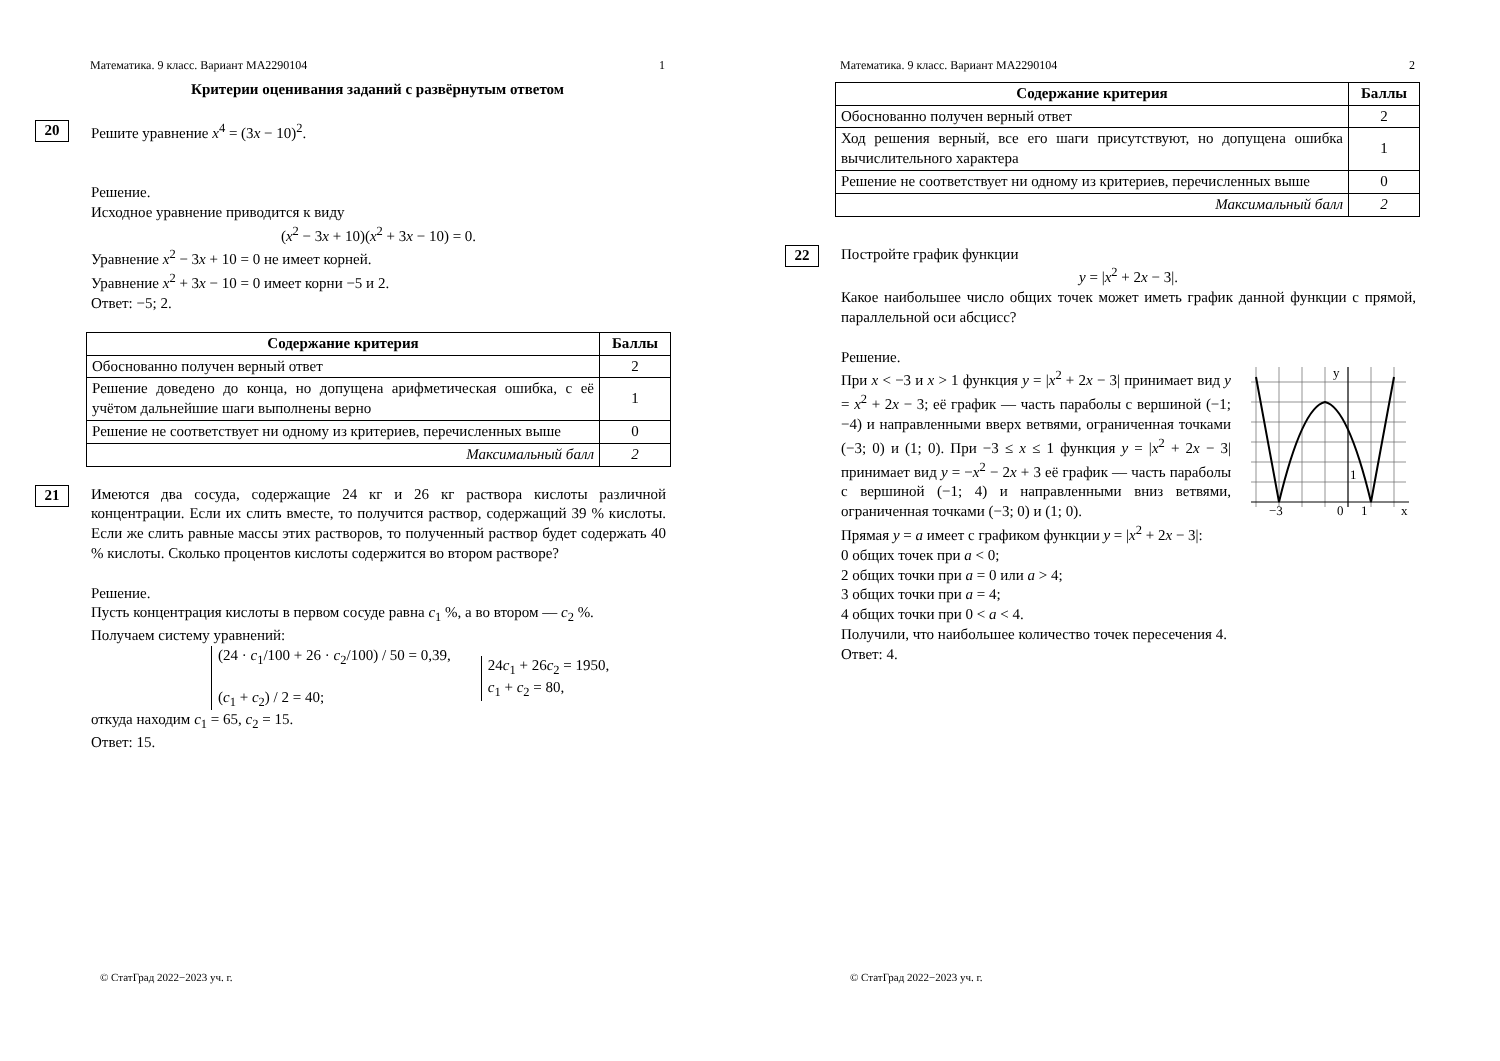Математика. 9 класс. Вариант МА2290104 1
Критерии оценивания заданий с развёрнутым ответом
20
Решите уравнение x<sup>4</sup> = (3x − 10)<sup>2</sup>.
Решение.
Исходное уравнение приводится к виду
(x<sup>2</sup> − 3x + 10)(x<sup>2</sup> + 3x − 10) = 0.
Уравнение x<sup>2</sup> − 3x + 10 = 0 не имеет корней.
Уравнение x<sup>2</sup> + 3x − 10 = 0 имеет корни −5 и 2.
Ответ: −5; 2.
| Содержание критерия | Баллы |
| --- | --- |
| Обоснованно получен верный ответ | 2 |
| Решение доведено до конца, но допущена арифметическая ошибка, с её учётом дальнейшие шаги выполнены верно | 1 |
| Решение не соответствует ни одному из критериев, перечисленных выше | 0 |
| Максимальный балл | 2 |
21
Имеются два сосуда, содержащие 24 кг и 26 кг раствора кислоты различной концентрации. Если их слить вместе, то получится раствор, содержащий 39 % кислоты. Если же слить равные массы этих растворов, то полученный раствор будет содержать 40 % кислоты. Сколько процентов кислоты содержится во втором растворе?
Решение.
Пусть концентрация кислоты в первом сосуде равна c<sub>1</sub> %, а во втором — c<sub>2</sub> %.
Получаем систему уравнений:
(24 · c<sub>1</sub>/100 + 26 · c<sub>2</sub>/100) / 50 = 0,39,
(c<sub>1</sub> + c<sub>2</sub>) / 2 = 40;
24c<sub>1</sub> + 26c<sub>2</sub> = 1950,
c<sub>1</sub> + c<sub>2</sub> = 80,
откуда находим c<sub>1</sub> = 65, c<sub>2</sub> = 15.
Ответ: 15.
© СтатГрад 2022−2023 уч. г.
Математика. 9 класс. Вариант МА2290104 2
| Содержание критерия | Баллы |
| --- | --- |
| Обоснованно получен верный ответ | 2 |
| Ход решения верный, все его шаги присутствуют, но допущена ошибка вычислительного характера | 1 |
| Решение не соответствует ни одному из критериев, перечисленных выше | 0 |
| Максимальный балл | 2 |
22
Постройте график функции
y = |x<sup>2</sup> + 2x − 3|.
Какое наибольшее число общих точек может иметь график данной функции с прямой, параллельной оси абсцисс?
Решение.
При x < −3 и x > 1 функция y = |x<sup>2</sup> + 2x − 3| принимает вид y = x<sup>2</sup> + 2x − 3; её график — часть параболы с вершиной (−1; −4) и направленными вверх ветвями, ограниченная точками (−3; 0) и (1; 0). При −3 ≤ x ≤ 1 функция y = |x<sup>2</sup> + 2x − 3| принимает вид y = −x<sup>2</sup> − 2x + 3 её график — часть параболы с вершиной (−1; 4) и направленными вниз ветвями, ограниченная точками (−3; 0) и (1; 0).
Прямая y = a имеет с графиком функции y = |x<sup>2</sup> + 2x − 3|:
y
x
−3
0
1
1
0 общих точек при a < 0;
2 общих точки при a = 0 или a > 4;
3 общих точки при a = 4;
4 общих точки при 0 < a < 4.
Получили, что наибольшее количество точек пересечения 4.
Ответ: 4.
© СтатГрад 2022−2023 уч. г.